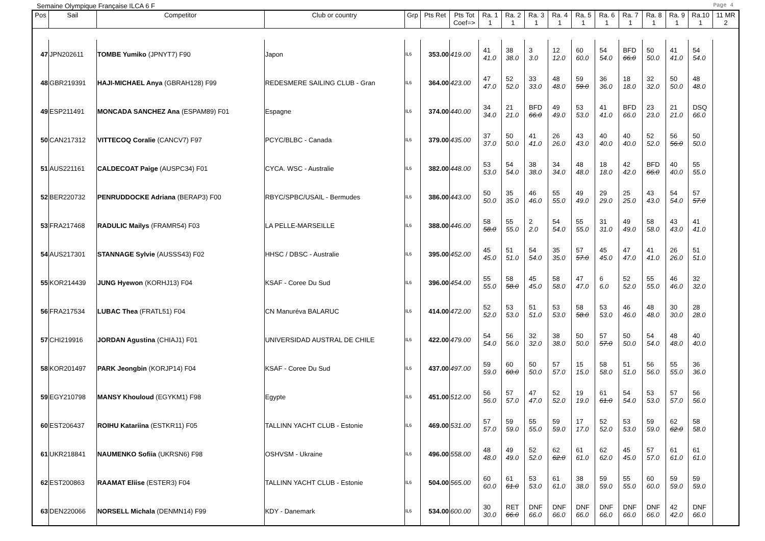Semaine Olympique Française ILCA 6 F Page 4
| Pos | Sail | Competitor | Club or country | Grp | Pts Ret | Pts Tot Coef=> | Ra. 1 1 | Ra. 2 1 | Ra. 3 1 | Ra. 4 1 | Ra. 5 1 | Ra. 6 1 | Ra. 7 1 | Ra. 8 1 | Ra. 9 1 | Ra.10 1 | 11 MR 2 |
| --- | --- | --- | --- | --- | --- | --- | --- | --- | --- | --- | --- | --- | --- | --- | --- | --- | --- |
| 47 | JPN202611 | TOMBE Yumiko (JPNYT7) F90 | Japon | IL6 | 353.00 | 419.00 | 41 41.0 | 38 38.0 | 3 3.0 | 12 12.0 | 60 60.0 | 54 54.0 | BFD 66.0 | 50 50.0 | 41 41.0 | 54 54.0 | |
| 48 | GBR219391 | HAJI-MICHAEL Anya (GBRAH128) F99 | REDESMERE SAILING CLUB - Gran | IL6 | 364.00 | 423.00 | 47 47.0 | 52 52.0 | 33 33.0 | 48 48.0 | 59 59.0 | 36 36.0 | 18 18.0 | 32 32.0 | 50 50.0 | 48 48.0 | |
| 49 | ESP211491 | MONCADA SANCHEZ Ana (ESPAM89) F01 | Espagne | IL6 | 374.00 | 440.00 | 34 34.0 | 21 21.0 | BFD 66.0 | 49 49.0 | 53 53.0 | 41 41.0 | BFD 66.0 | 23 23.0 | 21 21.0 | DSQ 66.0 | |
| 50 | CAN217312 | VITTECOQ Coralie (CANCV7) F97 | PCYC/BLBC - Canada | IL6 | 379.00 | 435.00 | 37 37.0 | 50 50.0 | 41 41.0 | 26 26.0 | 43 43.0 | 40 40.0 | 40 40.0 | 52 52.0 | 56 56.0 | 50 50.0 | |
| 51 | AUS221161 | CALDECOAT Paige (AUSPC34) F01 | CYCA. WSC - Australie | IL6 | 382.00 | 448.00 | 53 53.0 | 54 54.0 | 38 38.0 | 34 34.0 | 48 48.0 | 18 18.0 | 42 42.0 | BFD 66.0 | 40 40.0 | 55 55.0 | |
| 52 | BER220732 | PENRUDDOCKE Adriana (BERAP3) F00 | RBYC/SPBC/USAIL - Bermudes | IL6 | 386.00 | 443.00 | 50 50.0 | 35 35.0 | 46 46.0 | 55 55.0 | 49 49.0 | 29 29.0 | 25 25.0 | 43 43.0 | 54 54.0 | 57 57.0 | |
| 53 | FRA217468 | RADULIC Mailys (FRAMR54) F03 | LA PELLE-MARSEILLE | IL6 | 388.00 | 446.00 | 58 58.0 | 55 55.0 | 2 2.0 | 54 54.0 | 55 55.0 | 31 31.0 | 49 49.0 | 58 58.0 | 43 43.0 | 41 41.0 | |
| 54 | AUS217301 | STANNAGE Sylvie (AUSSS43) F02 | HHSC / DBSC - Australie | IL6 | 395.00 | 452.00 | 45 45.0 | 51 51.0 | 54 54.0 | 35 35.0 | 57 57.0 | 45 45.0 | 47 47.0 | 41 41.0 | 26 26.0 | 51 51.0 | |
| 55 | KOR214439 | JUNG Hyewon (KORHJ13) F04 | KSAF - Coree Du Sud | IL6 | 396.00 | 454.00 | 55 55.0 | 58 58.0 | 45 45.0 | 58 58.0 | 47 47.0 | 6 6.0 | 52 52.0 | 55 55.0 | 46 46.0 | 32 32.0 | |
| 56 | FRA217534 | LUBAC Thea (FRATL51) F04 | CN Manuréva BALARUC | IL6 | 414.00 | 472.00 | 52 52.0 | 53 53.0 | 51 51.0 | 53 53.0 | 58 58.0 | 53 53.0 | 46 46.0 | 48 48.0 | 30 30.0 | 28 28.0 | |
| 57 | CHI219916 | JORDAN Agustina (CHIAJ1) F01 | UNIVERSIDAD AUSTRAL DE CHILE | IL6 | 422.00 | 479.00 | 54 54.0 | 56 56.0 | 32 32.0 | 38 38.0 | 50 50.0 | 57 57.0 | 50 50.0 | 54 54.0 | 48 48.0 | 40 40.0 | |
| 58 | KOR201497 | PARK Jeongbin (KORJP14) F04 | KSAF - Coree Du Sud | IL6 | 437.00 | 497.00 | 59 59.0 | 60 60.0 | 50 50.0 | 57 57.0 | 15 15.0 | 58 58.0 | 51 51.0 | 56 56.0 | 55 55.0 | 36 36.0 | |
| 59 | EGY210798 | MANSY Khouloud (EGYKM1) F98 | Egypte | IL6 | 451.00 | 512.00 | 56 56.0 | 57 57.0 | 47 47.0 | 52 52.0 | 19 19.0 | 61 61.0 | 54 54.0 | 53 53.0 | 57 57.0 | 56 56.0 | |
| 60 | EST206437 | ROIHU Katariina (ESTKR11) F05 | TALLINN YACHT CLUB - Estonie | IL6 | 469.00 | 531.00 | 57 57.0 | 59 59.0 | 55 55.0 | 59 59.0 | 17 17.0 | 52 52.0 | 53 53.0 | 59 59.0 | 62 62.0 | 58 58.0 | |
| 61 | UKR218841 | NAUMENKO Sofiia (UKRSN6) F98 | OSHVSM - Ukraine | IL6 | 496.00 | 558.00 | 48 48.0 | 49 49.0 | 52 52.0 | 62 62.0 | 61 61.0 | 62 62.0 | 45 45.0 | 57 57.0 | 61 61.0 | 61 61.0 | |
| 62 | EST200863 | RAAMAT Eliise (ESTER3) F04 | TALLINN YACHT CLUB - Estonie | IL6 | 504.00 | 565.00 | 60 60.0 | 61 61.0 | 53 53.0 | 61 61.0 | 38 38.0 | 59 59.0 | 55 55.0 | 60 60.0 | 59 59.0 | 59 59.0 | |
| 63 | DEN220066 | NORSELL Michala (DENMN14) F99 | KDY - Danemark | IL6 | 534.00 | 600.00 | 30 30.0 | RET 66.0 | DNF 66.0 | DNF 66.0 | DNF 66.0 | DNF 66.0 | DNF 66.0 | DNF 66.0 | 42 42.0 | DNF 66.0 | |